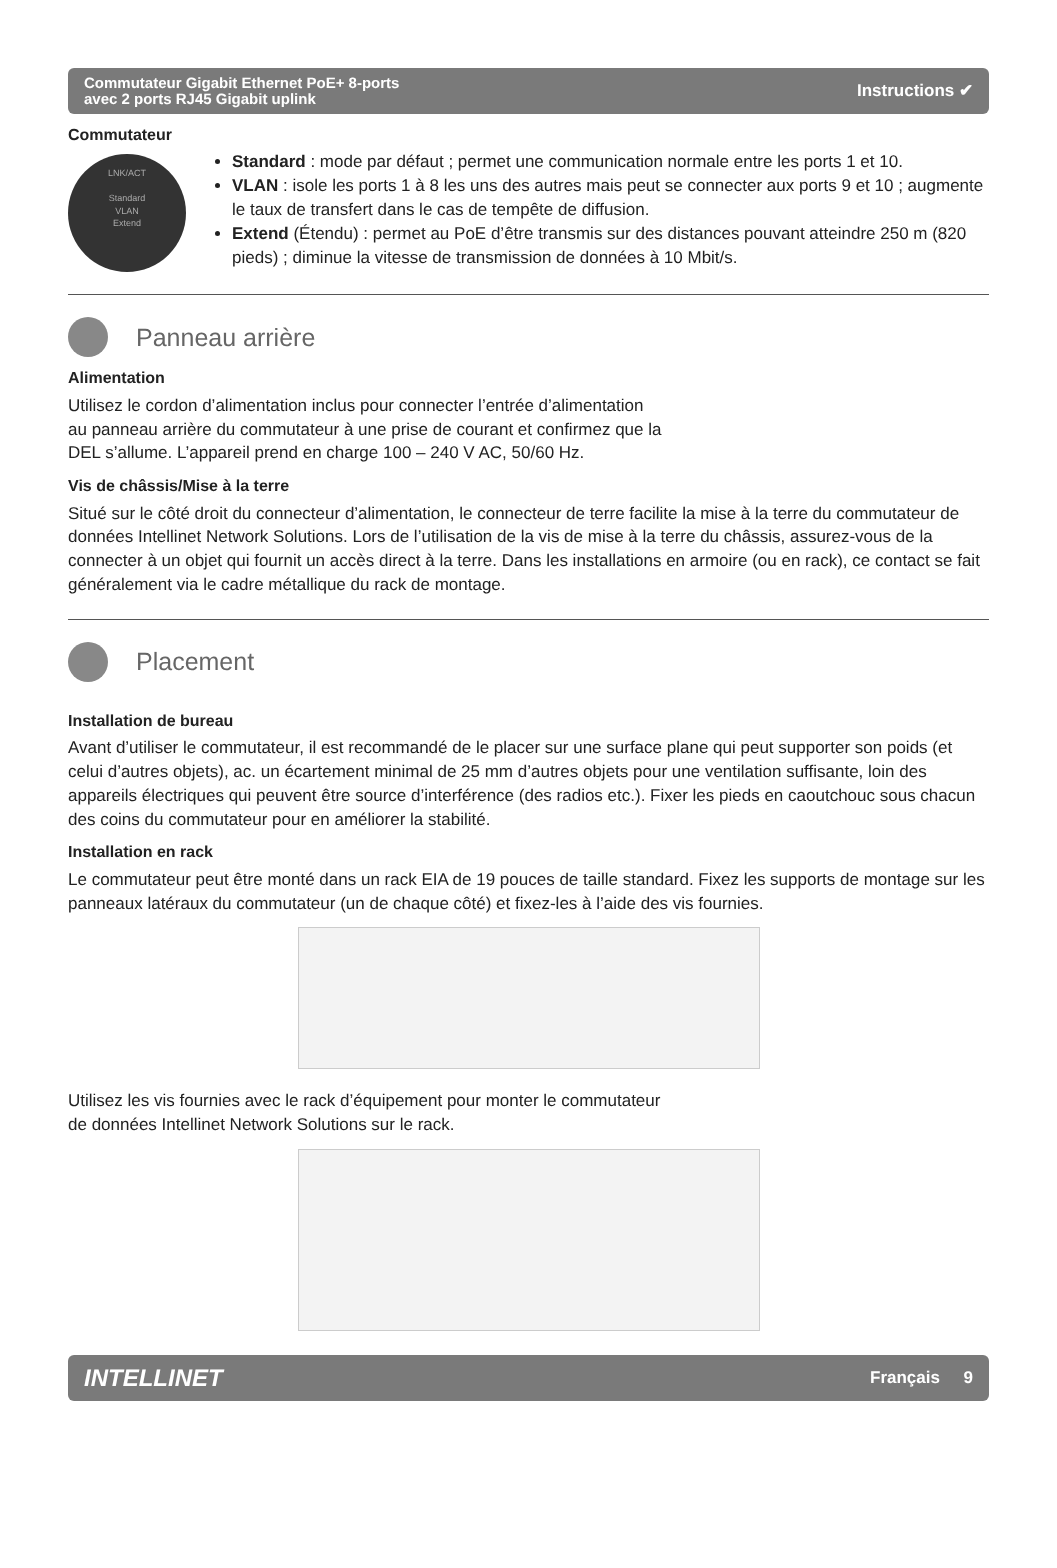Commutateur Gigabit Ethernet PoE+ 8-ports
avec 2 ports RJ45 Gigabit uplink
Instructions ✔
Commutateur
LNK/ACT
Standard
VLAN
Extend
Standard : mode par défaut ; permet une communication normale entre les ports 1 et 10.
VLAN : isole les ports 1 à 8 les uns des autres mais peut se connecter aux ports 9 et 10 ; augmente le taux de transfert dans le cas de tempête de diffusion.
Extend (Étendu) : permet au PoE d’être transmis sur des distances pouvant atteindre 250 m (820 pieds) ; diminue la vitesse de transmission de données à 10 Mbit/s.
Panneau arrière
Alimentation
Utilisez le cordon d’alimentation inclus pour connecter l’entrée d’alimentation
au panneau arrière du commutateur à une prise de courant et confirmez que la
DEL s’allume. L’appareil prend en charge 100 – 240 V AC, 50/60 Hz.
Vis de châssis/Mise à la terre
Situé sur le côté droit du connecteur d’alimentation, le connecteur de terre facilite la mise à la terre du commutateur de données Intellinet Network Solutions. Lors de l’utilisation de la vis de mise à la terre du châssis, assurez-vous de la connecter à un objet qui fournit un accès direct à la terre. Dans les installations en armoire (ou en rack), ce contact se fait généralement via le cadre métallique du rack de montage.
Placement
Installation de bureau
Avant d’utiliser le commutateur, il est recommandé de le placer sur une surface plane qui peut supporter son poids (et celui d’autres objets), ac. un écartement minimal de 25 mm d’autres objets pour une ventilation suffisante, loin des appareils électriques qui peuvent être source d’interférence (des radios etc.). Fixer les pieds en caoutchouc sous chacun des coins du commutateur pour en améliorer la stabilité.
Installation en rack
Le commutateur peut être monté dans un rack EIA de 19 pouces de taille standard. Fixez les supports de montage sur les panneaux latéraux du commutateur (un de chaque côté) et fixez-les à l’aide des vis fournies.
Utilisez les vis fournies avec le rack d’équipement pour monter le commutateur
de données Intellinet Network Solutions sur le rack.
INTELLINET
Français 9